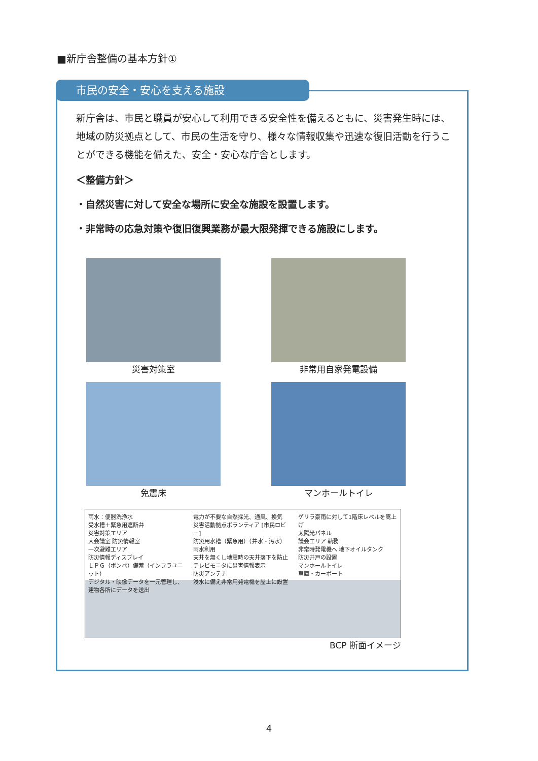■新庁舎整備の基本方針①
市民の安全・安心を支える施設
新庁舎は、市民と職員が安心して利用できる安全性を備えるともに、災害発生時には、地域の防災拠点として、市民の生活を守り、様々な情報収集や迅速な復旧活動を行うことができる機能を備えた、安全・安心な庁舎とします。
＜整備方針＞
・自然災害に対して安全な場所に安全な施設を設置します。
・非常時の応急対策や復旧復興業務が最大限発揮できる施設にします。
災害対策室
非常用自家発電設備
免震床
マンホールトイレ
雨水：便器洗浄水
受水槽＋緊急用遮断弁
災害対策エリア
大会議室 防災情報室
一次避難エリア
防災情報ディスプレイ
ＬＰＧ（ボンベ）備蓄（インフラユニット）
デジタル・映像データを一元管理し、建物各所にデータを送出
電力が不要な自然採光、通風、換気
災害活動拠点ボランティア [市民ロビー]
防災用水槽（緊急用）（井水・汚水）
雨水利用
天井を無くし地震時の天井落下を防止
テレビモニタに災害情報表示
防災アンテナ
浸水に備え非常用発電機を屋上に設置
ゲリラ豪雨に対して1階床レベルを嵩上げ
太陽光パネル
議会エリア 執務
非常時発電機へ 地下オイルタンク
防災井戸の設置
マンホールトイレ
車庫・カーポート
BCP 断面イメージ
4